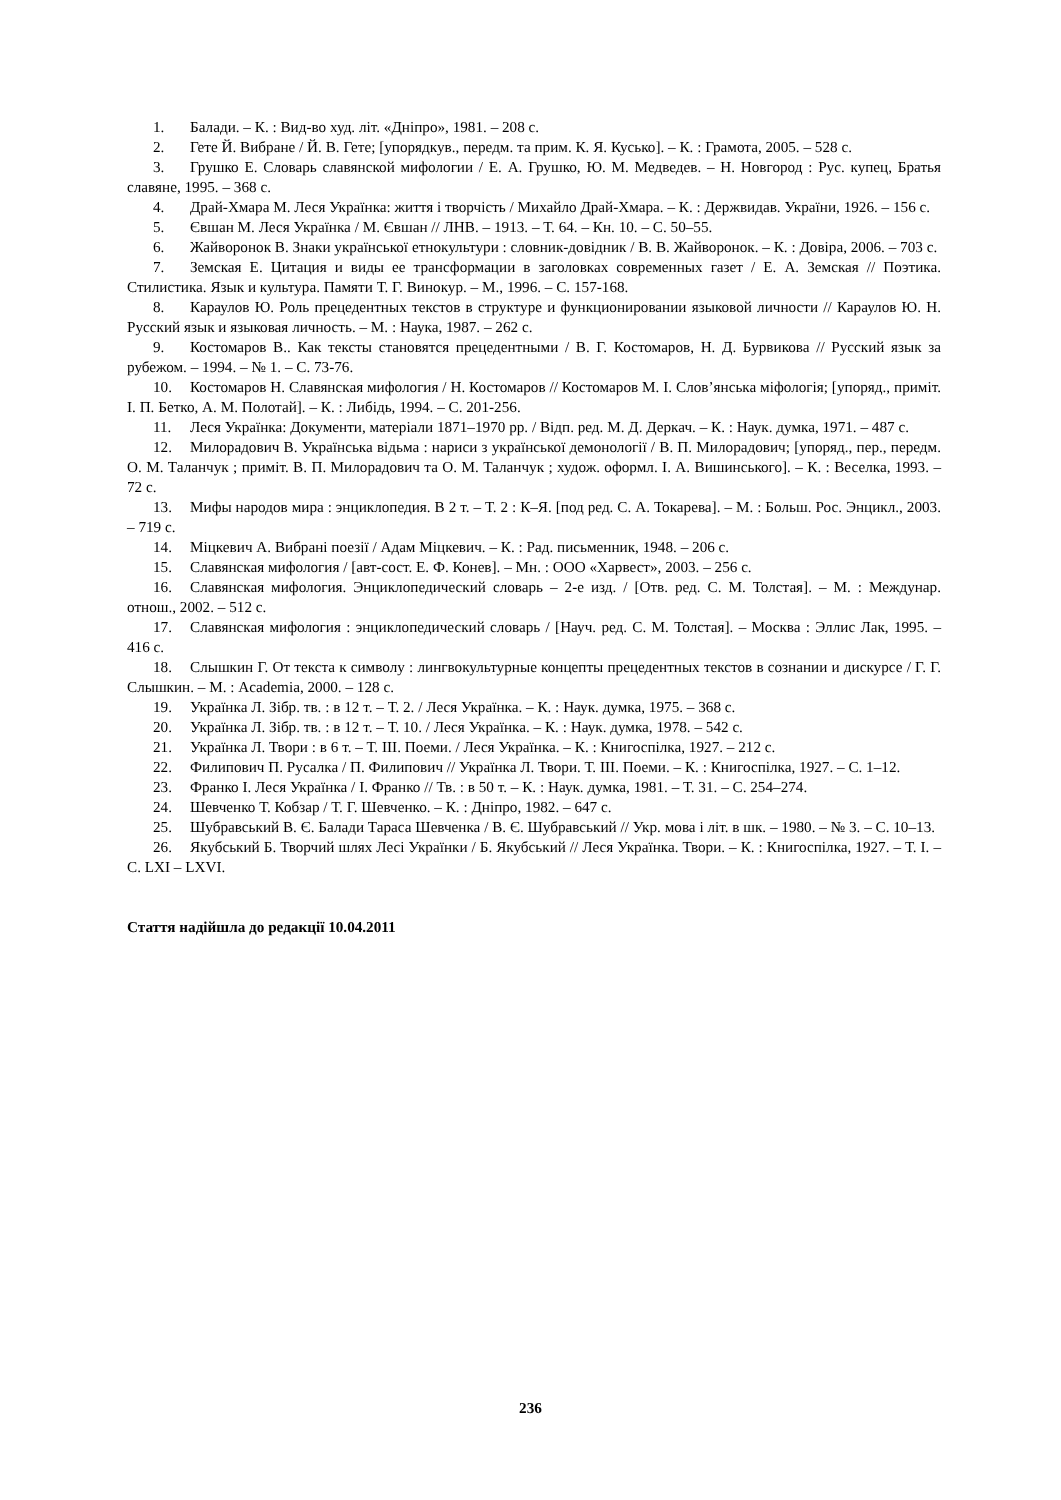1. Балади. – К. : Вид-во худ. літ. «Дніпро», 1981. – 208 с.
2. Гете Й. Вибране / Й. В. Гете; [упорядкув., передм. та прим. К. Я. Кусько]. – К. : Грамота, 2005. – 528 с.
3. Грушко Е. Словарь славянской мифологии / Е. А. Грушко, Ю. М. Медведев. – Н. Новгород : Рус. купец, Братья славяне, 1995. – 368 с.
4. Драй-Хмара М. Леся Українка: життя і творчість / Михайло Драй-Хмара. – К. : Держвидав. України, 1926. – 156 с.
5. Євшан М. Леся Українка / М. Євшан // ЛНВ. – 1913. – Т. 64. – Кн. 10. – С. 50–55.
6. Жайворонок В. Знаки української етнокультури : словник-довідник / В. В. Жайворонок. – К. : Довіра, 2006. – 703 с.
7. Земская Е. Цитация и виды ее трансформации в заголовках современных газет / Е. А. Земская // Поэтика. Стилистика. Язык и культура. Памяти Т. Г. Винокур. – М., 1996. – С. 157-168.
8. Караулов Ю. Роль прецедентных текстов в структуре и функционировании языковой личности // Караулов Ю. Н. Русский язык и языковая личность. – М. : Наука, 1987. – 262 с.
9. Костомаров В.. Как тексты становятся прецедентными / В. Г. Костомаров, Н. Д. Бурвикова // Русский язык за рубежом. – 1994. – № 1. – С. 73-76.
10. Костомаров Н. Славянская мифология / Н. Костомаров // Костомаров М. І. Слов’янська міфологія; [упоряд., приміт. І. П. Бетко, А. М. Полотай]. – К. : Либідь, 1994. – С. 201-256.
11. Леся Українка: Документи, матеріали 1871–1970 рр. / Відп. ред. М. Д. Деркач. – К. : Наук. думка, 1971. – 487 с.
12. Милорадович В. Українська відьма : нариси з української демонології / В. П. Милорадович; [упоряд., пер., передм. О. М. Таланчук ; приміт. В. П. Милорадович та О. М. Таланчук ; худож. оформл. І. А. Вишинського]. – К. : Веселка, 1993. – 72 с.
13. Мифы народов мира : энциклопедия. В 2 т. – Т. 2 : К–Я. [под ред. С. А. Токарева]. – М. : Больш. Рос. Энцикл., 2003. – 719 с.
14. Міцкевич А. Вибрані поезії / Адам Міцкевич. – К. : Рад. письменник, 1948. – 206 с.
15. Славянская мифология / [авт-сост. Е. Ф. Конев]. – Мн. : ООО «Харвест», 2003. – 256 с.
16. Славянская мифология. Энциклопедический словарь – 2-е изд. / [Отв. ред. С. М. Толстая]. – М. : Междунар. отнош., 2002. – 512 с.
17. Славянская мифология : энциклопедический словарь / [Науч. ред. С. М. Толстая]. – Москва : Эллис Лак, 1995. – 416 с.
18. Слышкин Г. От текста к символу : лингвокультурные концепты прецедентных текстов в сознании и дискурсе / Г. Г. Слышкин. – М. : Academia, 2000. – 128 с.
19. Українка Л. Зібр. тв. : в 12 т. – Т. 2. / Леся Українка. – К. : Наук. думка, 1975. – 368 с.
20. Українка Л. Зібр. тв. : в 12 т. – Т. 10. / Леся Українка. – К. : Наук. думка, 1978. – 542 с.
21. Українка Л. Твори : в 6 т. – Т. ІІІ. Поеми. / Леся Українка. – К. : Книгоспілка, 1927. – 212 с.
22. Филипович П. Русалка / П. Филипович // Українка Л. Твори. Т. ІІІ. Поеми. – К. : Книгоспілка, 1927. – С. 1–12.
23. Франко І. Леся Українка / І. Франко // Тв. : в 50 т. – К. : Наук. думка, 1981. – Т. 31. – С. 254–274.
24. Шевченко Т. Кобзар / Т. Г. Шевченко. – К. : Дніпро, 1982. – 647 с.
25. Шубравський В. Є. Балади Тараса Шевченка / В. Є. Шубравський // Укр. мова і літ. в шк. – 1980. – № 3. – С. 10–13.
26. Якубський Б. Творчий шлях Лесі Українки / Б. Якубський // Леся Українка. Твори. – К. : Книгоспілка, 1927. – Т. І. – С. LXI – LXVI.
Стаття надійшла до редакції 10.04.2011
236